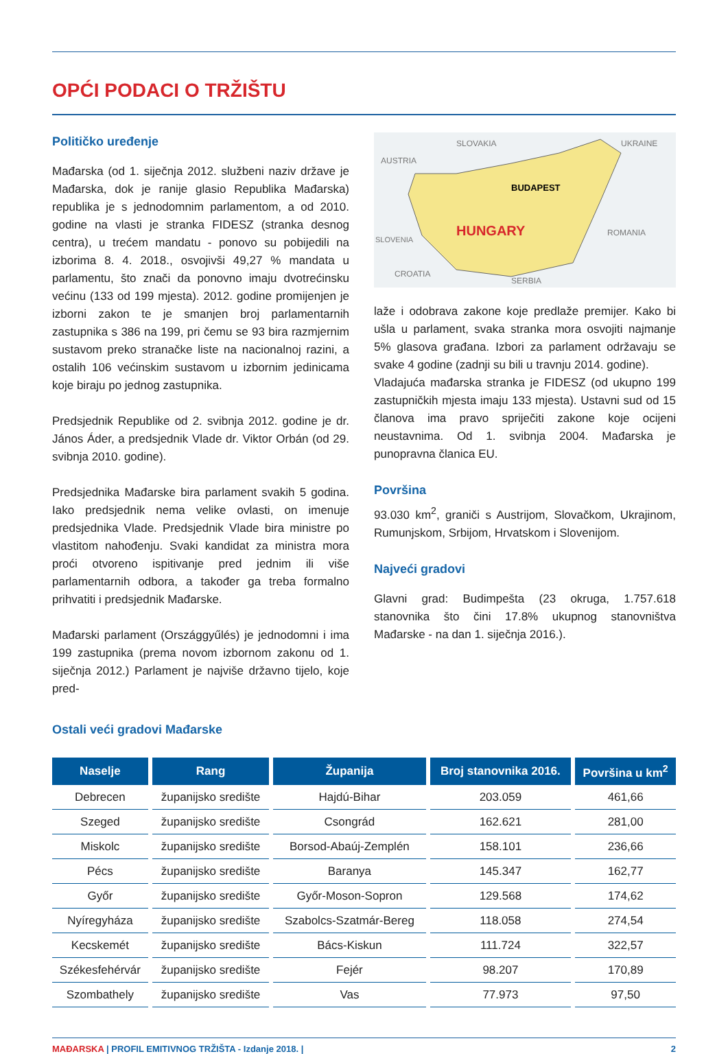OPĆI PODACI O TRŽIŠTU
Političko uređenje
Mađarska (od 1. siječnja 2012. službeni naziv države je Mađarska, dok je ranije glasio Republika Mađarska) republika je s jednodomnim parlamentom, a od 2010. godine na vlasti je stranka FIDESZ (stranka desnog centra), u trećem mandatu - ponovo su pobijedili na izborima 8. 4. 2018., osvojivši 49,27 % mandata u parlamentu, što znači da ponovno imaju dvotrećinsku većinu (133 od 199 mjesta). 2012. godine promijenjen je izborni zakon te je smanjen broj parlamentarnih zastupnika s 386 na 199, pri čemu se 93 bira razmjernim sustavom preko stranačke liste na nacionalnoj razini, a ostalih 106 većinskim sustavom u izbornim jedinicama koje biraju po jednog zastupnika.
Predsjednik Republike od 2. svibnja 2012. godine je dr. János Áder, a predsjednik Vlade dr. Viktor Orbán (od 29. svibnja 2010. godine).
Predsjednika Mađarske bira parlament svakih 5 godina. Iako predsjednik nema velike ovlasti, on imenuje predsjednika Vlade. Predsjednik Vlade bira ministre po vlastitom nahođenju. Svaki kandidat za ministra mora proći otvoreno ispitivanje pred jednim ili više parlamentarnih odbora, a također ga treba formalno prihvatiti i predsjednik Mađarske.
Mađarski parlament (Országgyűlés) je jednodomni i ima 199 zastupnika (prema novom izbornom zakonu od 1. siječnja 2012.) Parlament je najviše državno tijelo, koje pred-
HUNGARY
BUDAPEST
SLOVAKIA
AUSTRIA
UKRAINE
ROMANIA
CROATIA
SERBIA
SLOVENIA
laže i odobrava zakone koje predlaže premijer. Kako bi ušla u parlament, svaka stranka mora osvojiti najmanje 5% glasova građana. Izbori za parlament održavaju se svake 4 godine (zadnji su bili u travnju 2014. godine).
Vladajuća mađarska stranka je FIDESZ (od ukupno 199 zastupničkih mjesta imaju 133 mjesta). Ustavni sud od 15 članova ima pravo spriječiti zakone koje ocijeni neustavnima. Od 1. svibnja 2004. Mađarska je punopravna članica EU.
Površina
93.030 km<sup>2</sup>, graniči s Austrijom, Slovačkom, Ukrajinom, Rumunjskom, Srbijom, Hrvatskom i Slovenijom.
Najveći gradovi
Glavni grad: Budimpešta (23 okruga, 1.757.618 stanovnika što čini 17.8% ukupnog stanovništva Mađarske - na dan 1. siječnja 2016.).
Ostali veći gradovi Mađarske
| Naselje | Rang | Županija | Broj stanovnika 2016. | Površina u km<sup>2</sup> |
| --- | --- | --- | --- | --- |
| Debrecen | županijsko središte | Hajdú-Bihar | 203.059 | 461,66 |
| Szeged | županijsko središte | Csongrád | 162.621 | 281,00 |
| Miskolc | županijsko središte | Borsod-Abaúj-Zemplén | 158.101 | 236,66 |
| Pécs | županijsko središte | Baranya | 145.347 | 162,77 |
| Győr | županijsko središte | Győr-Moson-Sopron | 129.568 | 174,62 |
| Nyíregyháza | županijsko središte | Szabolcs-Szatmár-Bereg | 118.058 | 274,54 |
| Kecskemét | županijsko središte | Bács-Kiskun | 111.724 | 322,57 |
| Székesfehérvár | županijsko središte | Fejér | 98.207 | 170,89 |
| Szombathely | županijsko središte | Vas | 77.973 | 97,50 |
MAĐARSKA | PROFIL EMITIVNOG TRŽIŠTA - Izdanje 2018. | 2